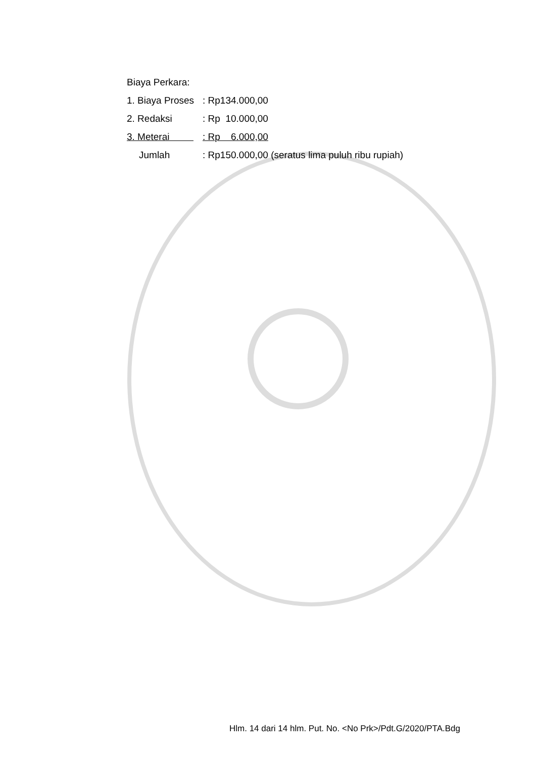Biaya Perkara:
| 1. Biaya Proses | : Rp134.000,00 |
| 2. Redaksi | : Rp 10.000,00 |
| 3. Meterai | : Rp 6.000,00 |
| Jumlah | : Rp150.000,00 (seratus lima puluh ribu rupiah) |
Hlm. 14 dari 14 hlm. Put. No. <No Prk>/Pdt.G/2020/PTA.Bdg